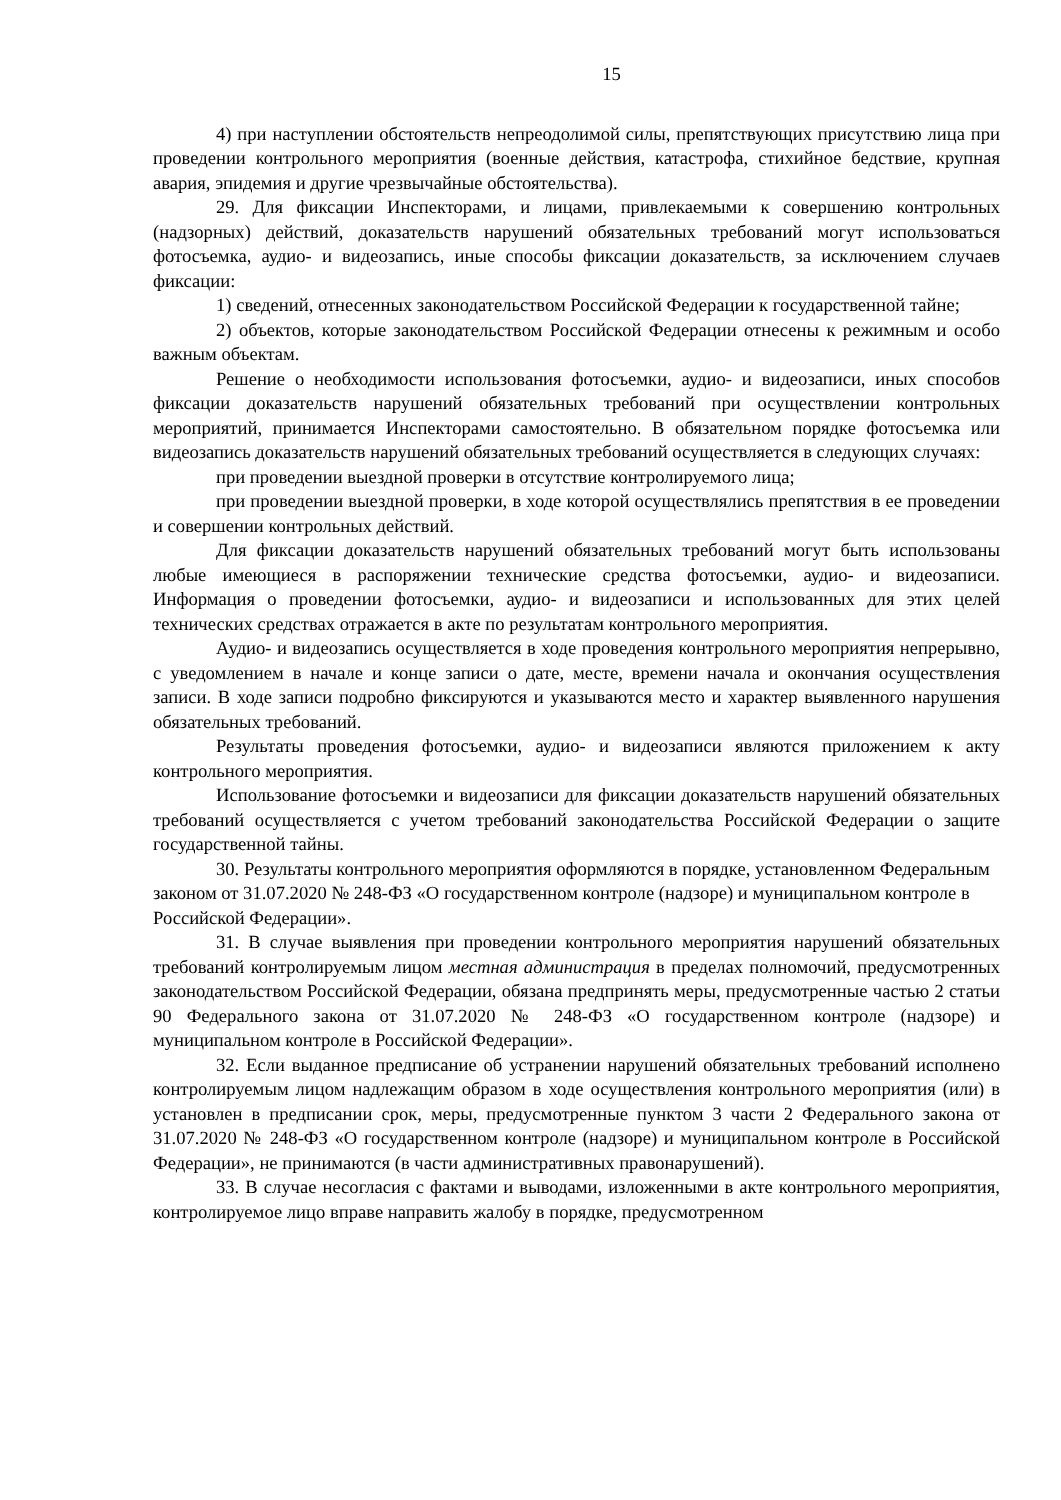15
4) при наступлении обстоятельств непреодолимой силы, препятствующих присутствию лица при проведении контрольного мероприятия (военные действия, катастрофа, стихийное бедствие, крупная авария, эпидемия и другие чрезвычайные обстоятельства).
29. Для фиксации Инспекторами, и лицами, привлекаемыми к совершению контрольных (надзорных) действий, доказательств нарушений обязательных требований могут использоваться фотосъемка, аудио- и видеозапись, иные способы фиксации доказательств, за исключением случаев фиксации:
1) сведений, отнесенных законодательством Российской Федерации к государственной тайне;
2) объектов, которые законодательством Российской Федерации отнесены к режимным и особо важным объектам.
Решение о необходимости использования фотосъемки, аудио- и видеозаписи, иных способов фиксации доказательств нарушений обязательных требований при осуществлении контрольных мероприятий, принимается Инспекторами самостоятельно. В обязательном порядке фотосъемка или видеозапись доказательств нарушений обязательных требований осуществляется в следующих случаях:
при проведении выездной проверки в отсутствие контролируемого лица;
при проведении выездной проверки, в ходе которой осуществлялись препятствия в ее проведении и совершении контрольных действий.
Для фиксации доказательств нарушений обязательных требований могут быть использованы любые имеющиеся в распоряжении технические средства фотосъемки, аудио- и видеозаписи. Информация о проведении фотосъемки, аудио- и видеозаписи и использованных для этих целей технических средствах отражается в акте по результатам контрольного мероприятия.
Аудио- и видеозапись осуществляется в ходе проведения контрольного мероприятия непрерывно, с уведомлением в начале и конце записи о дате, месте, времени начала и окончания осуществления записи. В ходе записи подробно фиксируются и указываются место и характер выявленного нарушения обязательных требований.
Результаты проведения фотосъемки, аудио- и видеозаписи являются приложением к акту контрольного мероприятия.
Использование фотосъемки и видеозаписи для фиксации доказательств нарушений обязательных требований осуществляется с учетом требований законодательства Российской Федерации о защите государственной тайны.
30. Результаты контрольного мероприятия оформляются в порядке, установленном Федеральным законом от 31.07.2020 № 248-ФЗ «О государственном контроле (надзоре) и муниципальном контроле в Российской Федерации».
31. В случае выявления при проведении контрольного мероприятия нарушений обязательных требований контролируемым лицом местная администрация в пределах полномочий, предусмотренных законодательством Российской Федерации, обязана предпринять меры, предусмотренные частью 2 статьи 90 Федерального закона от 31.07.2020 № 248-ФЗ «О государственном контроле (надзоре) и муниципальном контроле в Российской Федерации».
32. Если выданное предписание об устранении нарушений обязательных требований исполнено контролируемым лицом надлежащим образом в ходе осуществления контрольного мероприятия (или) в установлен в предписании срок, меры, предусмотренные пунктом 3 части 2 Федерального закона от 31.07.2020 № 248-ФЗ «О государственном контроле (надзоре) и муниципальном контроле в Российской Федерации», не принимаются (в части административных правонарушений).
33. В случае несогласия с фактами и выводами, изложенными в акте контрольного мероприятия, контролируемое лицо вправе направить жалобу в порядке, предусмотренном